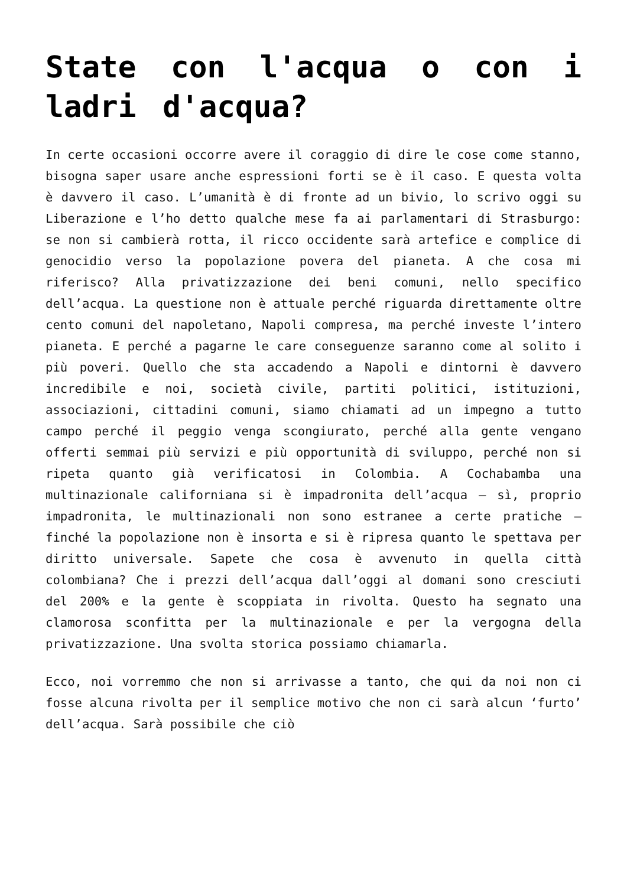State con l'acqua o con i ladri d'acqua?
In certe occasioni occorre avere il coraggio di dire le cose come stanno, bisogna saper usare anche espressioni forti se è il caso. E questa volta è davvero il caso. L’umanità è di fronte ad un bivio, lo scrivo oggi su Liberazione e l’ho detto qualche mese fa ai parlamentari di Strasburgo: se non si cambierà rotta, il ricco occidente sarà artefice e complice di genocidio verso la popolazione povera del pianeta. A che cosa mi riferisco? Alla privatizzazione dei beni comuni, nello specifico dell’acqua. La questione non è attuale perché riguarda direttamente oltre cento comuni del napoletano, Napoli compresa, ma perché investe l’intero pianeta. E perché a pagarne le care conseguenze saranno come al solito i più poveri. Quello che sta accadendo a Napoli e dintorni è davvero incredibile e noi, società civile, partiti politici, istituzioni, associazioni, cittadini comuni, siamo chiamati ad un impegno a tutto campo perché il peggio venga scongiurato, perché alla gente vengano offerti semmai più servizi e più opportunità di sviluppo, perché non si ripeta quanto già verificatosi in Colombia. A Cochabamba una multinazionale californiana si è impadronita dell’acqua – sì, proprio impadronita, le multinazionali non sono estranee a certe pratiche – finché la popolazione non è insorta e si è ripresa quanto le spettava per diritto universale. Sapete che cosa è avvenuto in quella città colombiana? Che i prezzi dell’acqua dall’oggi al domani sono cresciuti del 200% e la gente è scoppiata in rivolta. Questo ha segnato una clamorosa sconfitta per la multinazionale e per la vergogna della privatizzazione. Una svolta storica possiamo chiamarla.
Ecco, noi vorremmo che non si arrivasse a tanto, che qui da noi non ci fosse alcuna rivolta per il semplice motivo che non ci sarà alcun ‘furto’ dell’acqua. Sarà possibile che ciò